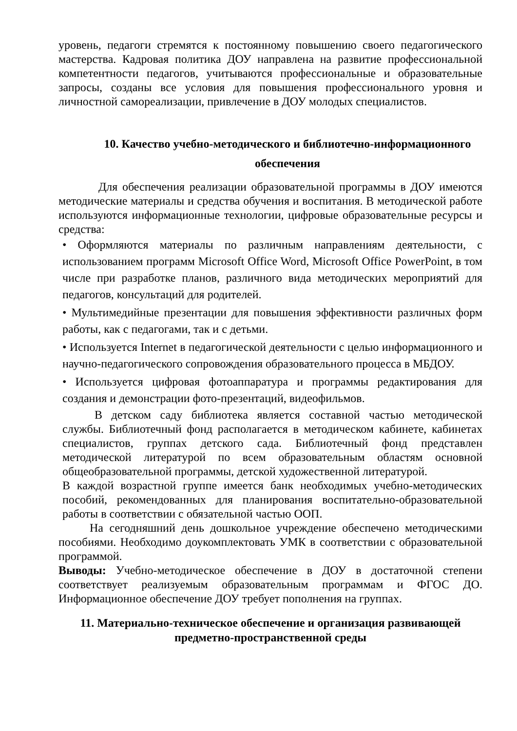уровень, педагоги стремятся к постоянному повышению своего педагогического мастерства. Кадровая политика ДОУ направлена на развитие профессиональной компетентности педагогов, учитываются профессиональные и образовательные запросы, созданы все условия для повышения профессионального уровня и личностной самореализации, привлечение в ДОУ молодых специалистов.
10. Качество учебно-методического и библиотечно-информационного обеспечения
Для обеспечения реализации образовательной программы в ДОУ имеются методические материалы и средства обучения и воспитания. В методической работе используются информационные технологии, цифровые образовательные ресурсы и средства:
• Оформляются материалы по различным направлениям деятельности, с использованием программ Microsoft Office Word, Microsoft Office PowerPoint, в том числе при разработке планов, различного вида методических мероприятий для педагогов, консультаций для родителей.
• Мультимедийные презентации для повышения эффективности различных форм работы, как с педагогами, так и с детьми.
• Используется Internet в педагогической деятельности с целью информационного и научно-педагогического сопровождения образовательного процесса в МБДОУ.
• Используется цифровая фотоаппаратура и программы редактирования для создания и демонстрации фото-презентаций, видеофильмов.
В детском саду библиотека является составной частью методической службы. Библиотечный фонд располагается в методическом кабинете, кабинетах специалистов, группах детского сада. Библиотечный фонд представлен методической литературой по всем образовательным областям основной общеобразовательной программы, детской художественной литературой.
В каждой возрастной группе имеется банк необходимых учебно-методических пособий, рекомендованных для планирования воспитательно-образовательной работы в соответствии с обязательной частью ООП.
На сегодняшний день дошкольное учреждение обеспечено методическими пособиями. Необходимо доукомплектовать УМК в соответствии с образовательной программой.
Выводы: Учебно-методическое обеспечение в ДОУ в достаточной степени соответствует реализуемым образовательным программам и ФГОС ДО. Информационное обеспечение ДОУ требует пополнения на группах.
11. Материально-техническое обеспечение и организация развивающей предметно-пространственной среды